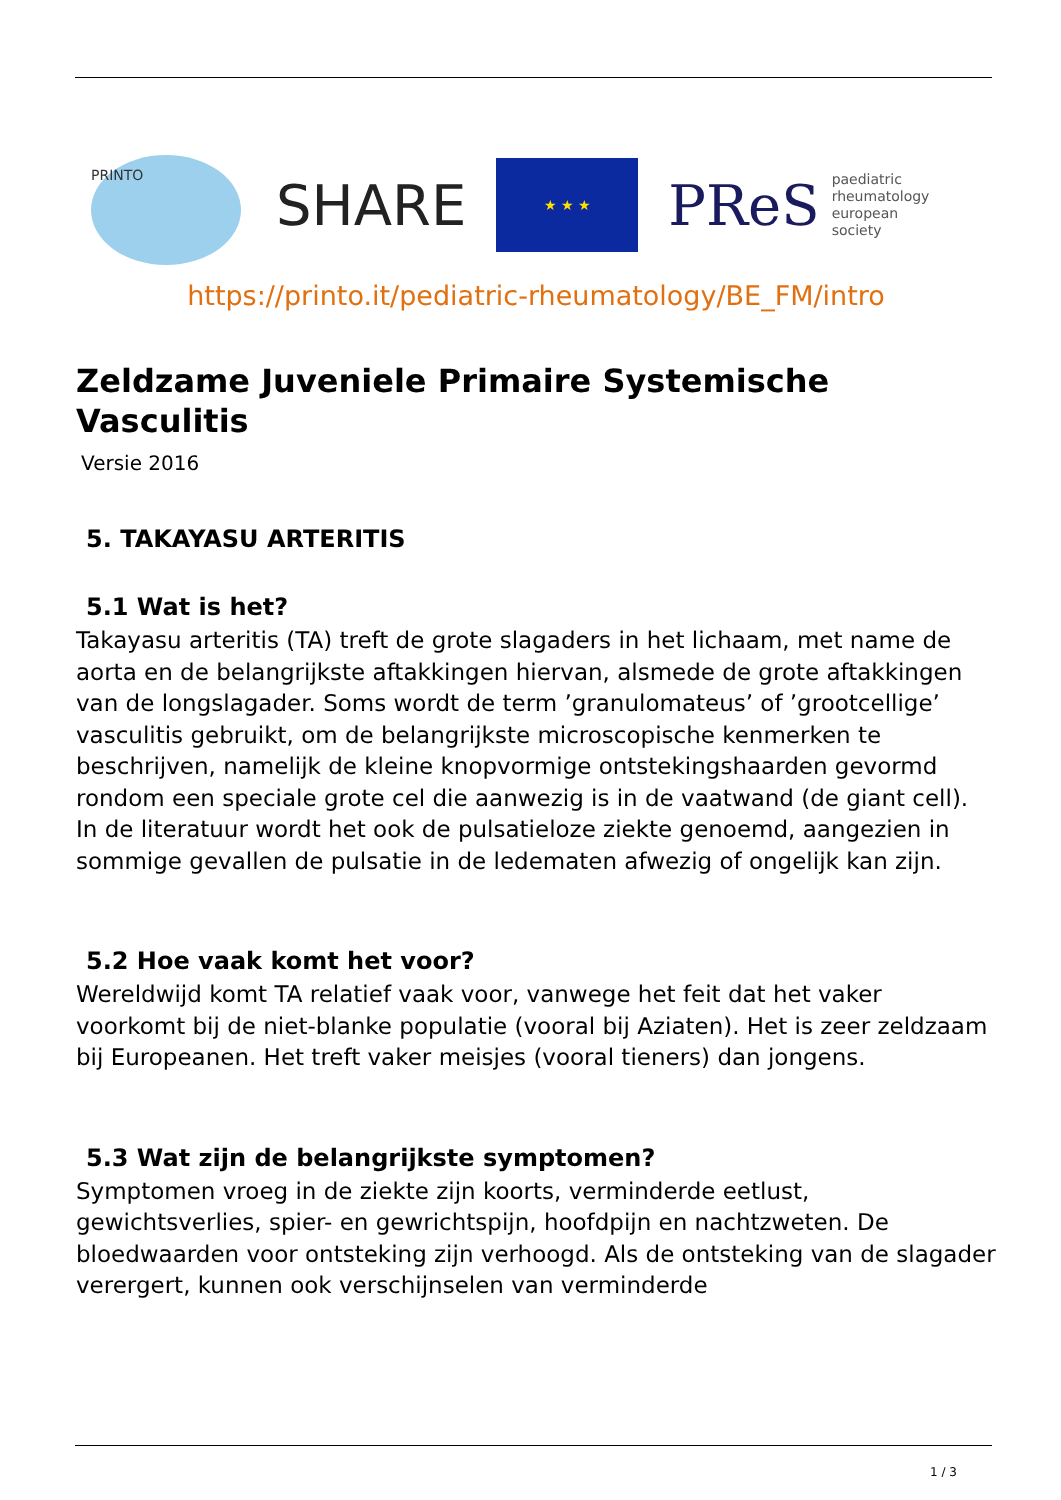PRINTO
SHARE
★ ★ ★
PReS paediatric
rheumatology
european
society
https://printo.it/pediatric-rheumatology/BE_FM/intro
Zeldzame Juveniele Primaire Systemische Vasculitis
Versie 2016
5. TAKAYASU ARTERITIS
5.1 Wat is het?
Takayasu arteritis (TA) treft de grote slagaders in het lichaam, met name de aorta en de belangrijkste aftakkingen hiervan, alsmede de grote aftakkingen van de longslagader. Soms wordt de term ’granulomateus’ of ’grootcellige’ vasculitis gebruikt, om de belangrijkste microscopische kenmerken te beschrijven, namelijk de kleine knopvormige ontstekingshaarden gevormd rondom een speciale grote cel die aanwezig is in de vaatwand (de giant cell). In de literatuur wordt het ook de pulsatieloze ziekte genoemd, aangezien in sommige gevallen de pulsatie in de ledematen afwezig of ongelijk kan zijn.
5.2 Hoe vaak komt het voor?
Wereldwijd komt TA relatief vaak voor, vanwege het feit dat het vaker voorkomt bij de niet-blanke populatie (vooral bij Aziaten). Het is zeer zeldzaam bij Europeanen. Het treft vaker meisjes (vooral tieners) dan jongens.
5.3 Wat zijn de belangrijkste symptomen?
Symptomen vroeg in de ziekte zijn koorts, verminderde eetlust, gewichtsverlies, spier- en gewrichtspijn, hoofdpijn en nachtzweten. De bloedwaarden voor ontsteking zijn verhoogd. Als de ontsteking van de slagader verergert, kunnen ook verschijnselen van verminderde
1 / 3